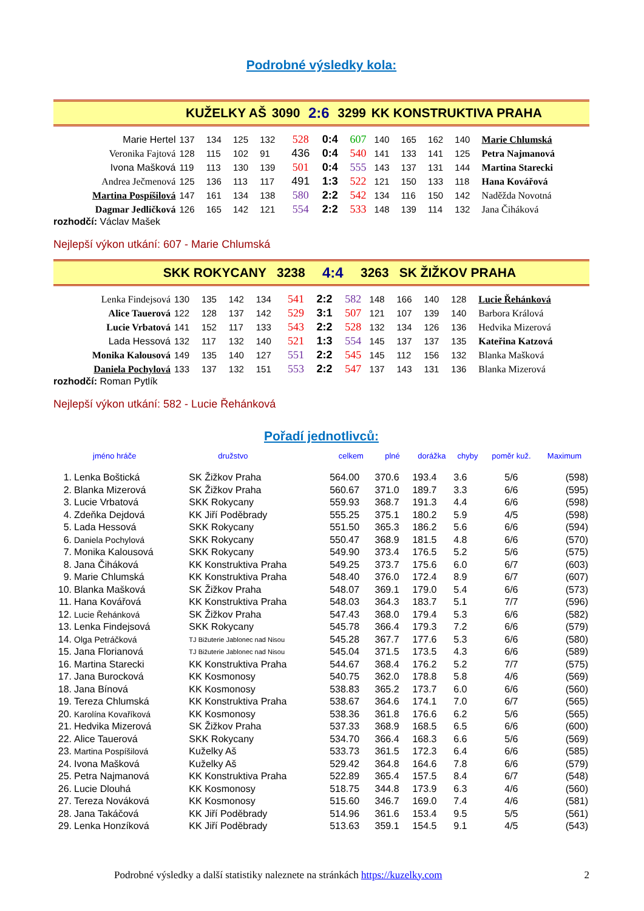Podrobné výsledky kola:
| KUŽELKY AŠ | 3090 | 2:6 | 3299 | KK KONSTRUKTIVA PRAHA |
| Marie Hertel | 137 | 134 | 125 | 132 | 528 | 0:4 | 607 | 140 | 165 | 162 | 140 | Marie Chlumská |
| Veronika Fajtová | 128 | 115 | 102 | 91 | 436 | 0:4 | 540 | 141 | 133 | 141 | 125 | Petra Najmanová |
| Ivona Mašková | 119 | 113 | 130 | 139 | 501 | 0:4 | 555 | 143 | 137 | 131 | 144 | Martina Starecki |
| Andrea Ječmenová | 125 | 136 | 113 | 117 | 491 | 1:3 | 522 | 121 | 150 | 133 | 118 | Hana Kovářová |
| Martina Pospíšilová | 147 | 161 | 134 | 138 | 580 | 2:2 | 542 | 134 | 116 | 150 | 142 | Naděžda Novotná |
| Dagmar Jedličková | 126 | 165 | 142 | 121 | 554 | 2:2 | 533 | 148 | 139 | 114 | 132 | Jana Čiháková |
rozhodčí: Václav Mašek
Nejlepší výkon utkání: 607 - Marie Chlumská
| SKK ROKYCANY | 3238 | 4:4 | 3263 | SK ŽIŽKOV PRAHA |
| Lenka Findejsová | 130 | 135 | 142 | 134 | 541 | 2:2 | 582 | 148 | 166 | 140 | 128 | Lucie Řehánková |
| Alice Tauerová | 122 | 128 | 137 | 142 | 529 | 3:1 | 507 | 121 | 107 | 139 | 140 | Barbora Králová |
| Lucie Vrbatová | 141 | 152 | 117 | 133 | 543 | 2:2 | 528 | 132 | 134 | 126 | 136 | Hedvika Mizerová |
| Lada Hessová | 132 | 117 | 132 | 140 | 521 | 1:3 | 554 | 145 | 137 | 137 | 135 | Kateřina Katzová |
| Monika Kalousová | 149 | 135 | 140 | 127 | 551 | 2:2 | 545 | 145 | 112 | 156 | 132 | Blanka Mašková |
| Daniela Pochylová | 133 | 137 | 132 | 151 | 553 | 2:2 | 547 | 137 | 143 | 131 | 136 | Blanka Mizerová |
rozhodčí: Roman Pytlík
Nejlepší výkon utkání: 582 - Lucie Řehánková
Pořadí jednotlivců:
| jméno hráče | | družstvo | celkem | plné | dorážka | chyby | poměr kuž. | Maximum |
| --- | --- | --- | --- | --- | --- | --- | --- | --- |
| 1. | Lenka Boštická | SK Žižkov Praha | 564.00 | 370.6 | 193.4 | 3.6 | 5/6 | (598) |
| 2. | Blanka Mizerová | SK Žižkov Praha | 560.67 | 371.0 | 189.7 | 3.3 | 6/6 | (595) |
| 3. | Lucie Vrbatová | SKK Rokycany | 559.93 | 368.7 | 191.3 | 4.4 | 6/6 | (598) |
| 4. | Zdeňka Dejdová | KK Jiří Poděbrady | 555.25 | 375.1 | 180.2 | 5.9 | 4/5 | (598) |
| 5. | Lada Hessová | SKK Rokycany | 551.50 | 365.3 | 186.2 | 5.6 | 6/6 | (594) |
| 6. | Daniela Pochylová | SKK Rokycany | 550.47 | 368.9 | 181.5 | 4.8 | 6/6 | (570) |
| 7. | Monika Kalousová | SKK Rokycany | 549.90 | 373.4 | 176.5 | 5.2 | 5/6 | (575) |
| 8. | Jana Čiháková | KK Konstruktiva Praha | 549.25 | 373.7 | 175.6 | 6.0 | 6/7 | (603) |
| 9. | Marie Chlumská | KK Konstruktiva Praha | 548.40 | 376.0 | 172.4 | 8.9 | 6/7 | (607) |
| 10. | Blanka Mašková | SK Žižkov Praha | 548.07 | 369.1 | 179.0 | 5.4 | 6/6 | (573) |
| 11. | Hana Kovářová | KK Konstruktiva Praha | 548.03 | 364.3 | 183.7 | 5.1 | 7/7 | (596) |
| 12. | Lucie Řehánková | SK Žižkov Praha | 547.43 | 368.0 | 179.4 | 5.3 | 6/6 | (582) |
| 13. | Lenka Findejsová | SKK Rokycany | 545.78 | 366.4 | 179.3 | 7.2 | 6/6 | (579) |
| 14. | Olga Petráčková | TJ Bižuterie Jablonec nad Nisou | 545.28 | 367.7 | 177.6 | 5.3 | 6/6 | (580) |
| 15. | Jana Florianová | TJ Bižuterie Jablonec nad Nisou | 545.04 | 371.5 | 173.5 | 4.3 | 6/6 | (589) |
| 16. | Martina Starecki | KK Konstruktiva Praha | 544.67 | 368.4 | 176.2 | 5.2 | 7/7 | (575) |
| 17. | Jana Burocková | KK Kosmonosy | 540.75 | 362.0 | 178.8 | 5.8 | 4/6 | (569) |
| 18. | Jana Bínová | KK Kosmonosy | 538.83 | 365.2 | 173.7 | 6.0 | 6/6 | (560) |
| 19. | Tereza Chlumská | KK Konstruktiva Praha | 538.67 | 364.6 | 174.1 | 7.0 | 6/7 | (565) |
| 20. | Karolína Kovaříková | KK Kosmonosy | 538.36 | 361.8 | 176.6 | 6.2 | 5/6 | (565) |
| 21. | Hedvika Mizerová | SK Žižkov Praha | 537.33 | 368.9 | 168.5 | 6.5 | 6/6 | (600) |
| 22. | Alice Tauerová | SKK Rokycany | 534.70 | 366.4 | 168.3 | 6.6 | 5/6 | (569) |
| 23. | Martina Pospíšilová | Kuželky Aš | 533.73 | 361.5 | 172.3 | 6.4 | 6/6 | (585) |
| 24. | Ivona Mašková | Kuželky Aš | 529.42 | 364.8 | 164.6 | 7.8 | 6/6 | (579) |
| 25. | Petra Najmanová | KK Konstruktiva Praha | 522.89 | 365.4 | 157.5 | 8.4 | 6/7 | (548) |
| 26. | Lucie Dlouhá | KK Kosmonosy | 518.75 | 344.8 | 173.9 | 6.3 | 4/6 | (560) |
| 27. | Tereza Nováková | KK Kosmonosy | 515.60 | 346.7 | 169.0 | 7.4 | 4/6 | (581) |
| 28. | Jana Takáčová | KK Jiří Poděbrady | 514.96 | 361.6 | 153.4 | 9.5 | 5/5 | (561) |
| 29. | Lenka Honzíková | KK Jiří Poděbrady | 513.63 | 359.1 | 154.5 | 9.1 | 4/5 | (543) |
Podrobné výsledky a další statistiky naleznete na stránkách https://kuzelky.com 2